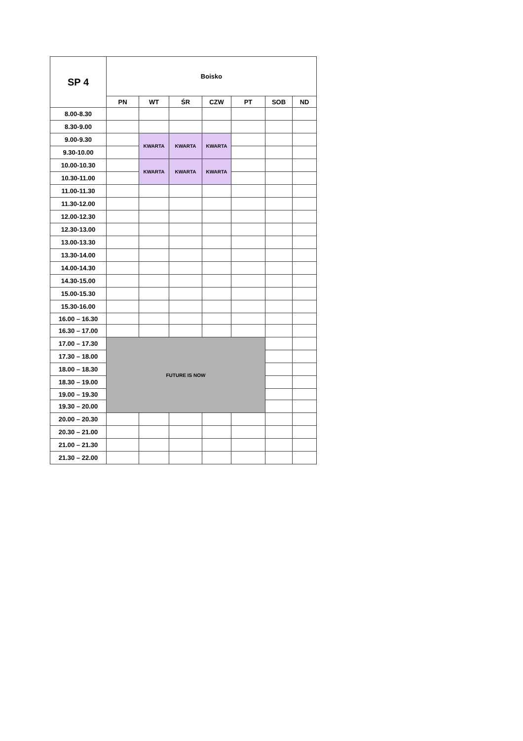| SP 4 | Boisko | | | | | | |
| --- | --- | --- | --- | --- | --- | --- | --- |
| | PN | WT | ŚR | CZW | PT | SOB | ND |
| 8.00-8.30 | | | | | | | |
| 8.30-9.00 | | | | | | | |
| 9.00-9.30 | | KWARTA | KWARTA | KWARTA | | | |
| 9.30-10.00 | | | | | | | |
| 10.00-10.30 | | KWARTA | KWARTA | KWARTA | | | |
| 10.30-11.00 | | | | | | | |
| 11.00-11.30 | | | | | | | |
| 11.30-12.00 | | | | | | | |
| 12.00-12.30 | | | | | | | |
| 12.30-13.00 | | | | | | | |
| 13.00-13.30 | | | | | | | |
| 13.30-14.00 | | | | | | | |
| 14.00-14.30 | | | | | | | |
| 14.30-15.00 | | | | | | | |
| 15.00-15.30 | | | | | | | |
| 15.30-16.00 | | | | | | | |
| 16.00 – 16.30 | | | | | | | |
| 16.30 – 17.00 | | | | | | | |
| 17.00 – 17.30 | FUTURE IS NOW | | | | | | |
| 17.30 – 18.00 | | | | | | | |
| 18.00 – 18.30 | | | | | | | |
| 18.30 – 19.00 | | | | | | | |
| 19.00 – 19.30 | | | | | | | |
| 19.30 – 20.00 | | | | | | | |
| 20.00 – 20.30 | | | | | | | |
| 20.30 – 21.00 | | | | | | | |
| 21.00 – 21.30 | | | | | | | |
| 21.30 – 22.00 | | | | | | | |